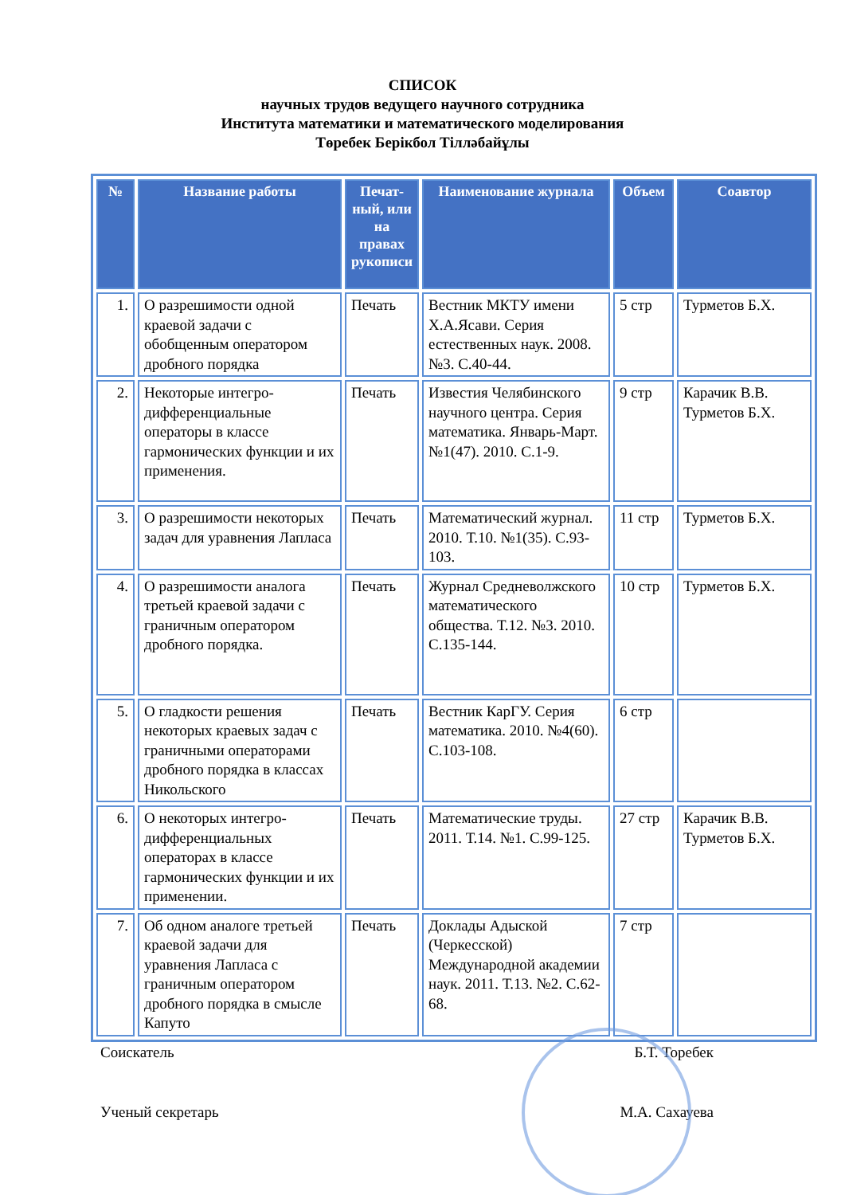СПИСОК
научных трудов ведущего научного сотрудника
Института математики и математического моделирования
Төребек Берікбол Тілләбайұлы
| № | Название работы | Печат-ный, или на правах рукописи | Наименование журнала | Объем | Соавтор |
| --- | --- | --- | --- | --- | --- |
| 1. | О разрешимости одной краевой задачи с обобщенным оператором дробного порядка | Печать | Вестник МКТУ имени Х.А.Ясави. Серия естественных наук. 2008. №3. С.40-44. | 5 стр | Турметов Б.Х. |
| 2. | Некоторые интегро-дифференциальные операторы в классе гармонических функции и их применения. | Печать | Известия Челябинского научного центра. Серия математика. Январь-Март. №1(47). 2010. С.1-9. | 9 стр | Карачик В.В. Турметов Б.Х. |
| 3. | О разрешимости некоторых задач для уравнения Лапласа | Печать | Математический журнал. 2010. Т.10. №1(35). С.93-103. | 11 стр | Турметов Б.Х. |
| 4. | О разрешимости аналога третьей краевой задачи с граничным оператором дробного порядка. | Печать | Журнал Средневолжского математического общества. Т.12. №3. 2010. С.135-144. | 10 стр | Турметов Б.Х. |
| 5. | О гладкости решения некоторых краевых задач с граничными операторами дробного порядка в классах Никольского | Печать | Вестник КарГУ. Серия математика. 2010. №4(60). С.103-108. | 6 стр | |
| 6. | О некоторых интегро-дифференциальных операторах в классе гармонических функции и их применении. | Печать | Математические труды. 2011. Т.14. №1. С.99-125. | 27 стр | Карачик В.В. Турметов Б.Х. |
| 7. | Об одном аналоге третьей краевой задачи для уравнения Лапласа с граничным оператором дробного порядка в смысле Капуто | Печать | Доклады Адыской (Черкесской) Международной академии наук. 2011. Т.13. №2. С.62-68. | 7 стр | |
Соискатель Б.Т. Торебек
Ученый секретарь М.А. Сахауева